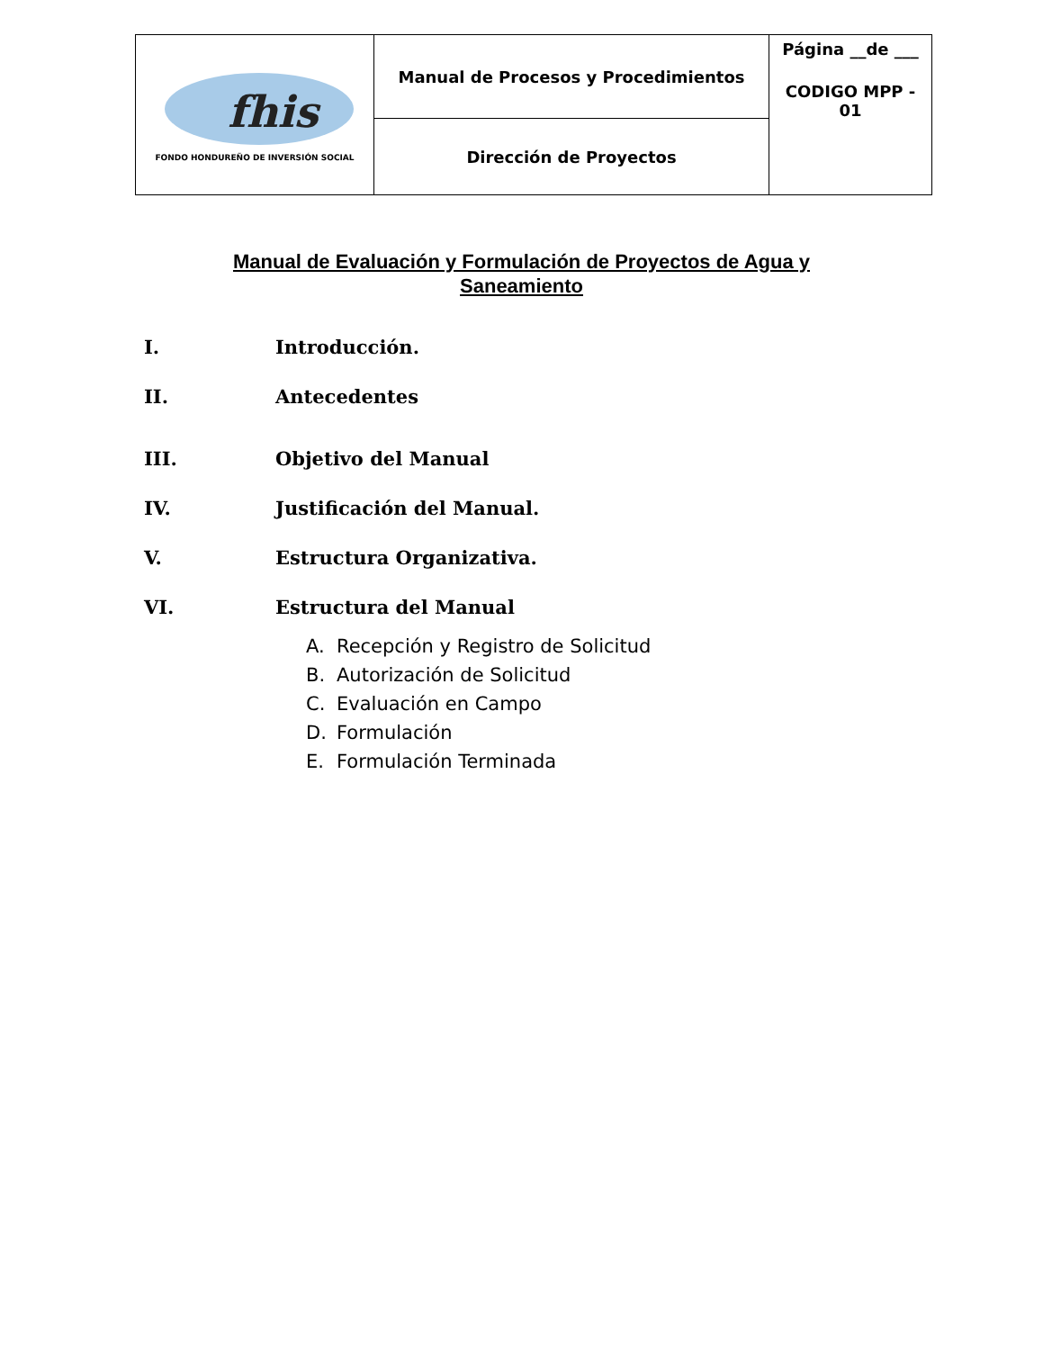| fhis FONDO HONDUREÑO DE INVERSIÓN SOCIAL | Manual de Procesos y Procedimientos | Página __de ___ CODIGO MPP - 01 |
| | Dirección de Proyectos | |
Manual de Evaluación y Formulación de Proyectos de Agua y
Saneamiento
I. Introducción.
II. Antecedentes
III. Objetivo del Manual
IV. Justificación del Manual.
V. Estructura Organizativa.
VI. Estructura del Manual
A. Recepción y Registro de Solicitud
B. Autorización de Solicitud
C. Evaluación en Campo
D. Formulación
E. Formulación Terminada